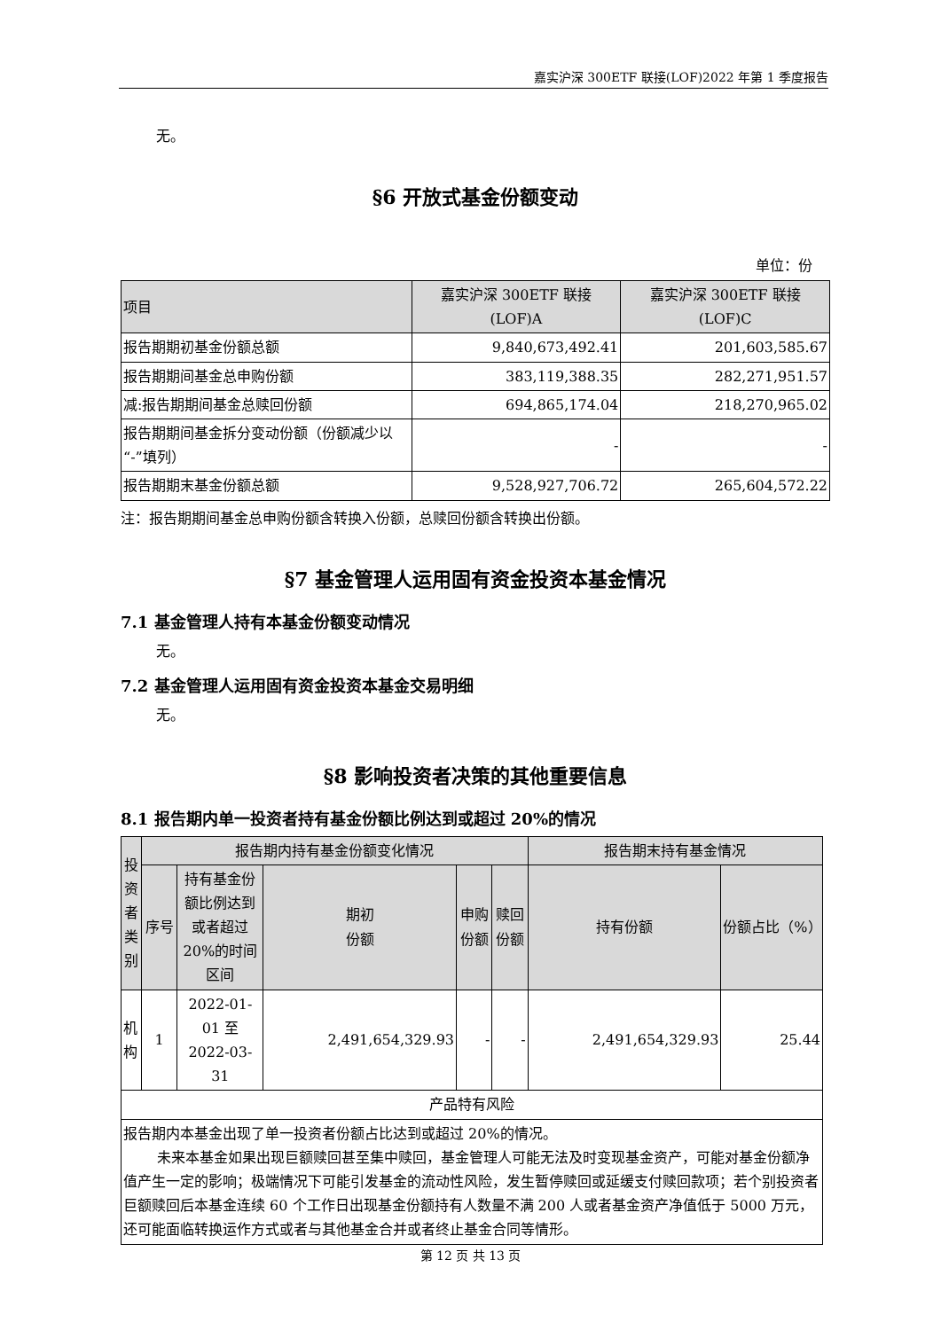嘉实沪深 300ETF 联接(LOF)2022 年第 1 季度报告
无。
§6 开放式基金份额变动
单位：份
| 项目 | 嘉实沪深 300ETF 联接 (LOF)A | 嘉实沪深 300ETF 联接 (LOF)C |
| 报告期期初基金份额总额 | 9,840,673,492.41 | 201,603,585.67 |
| 报告期期间基金总申购份额 | 383,119,388.35 | 282,271,951.57 |
| 减:报告期期间基金总赎回份额 | 694,865,174.04 | 218,270,965.02 |
| 报告期期间基金拆分变动份额（份额减少以“-”填列） | - | - |
| 报告期期末基金份额总额 | 9,528,927,706.72 | 265,604,572.22 |
注：报告期期间基金总申购份额含转换入份额，总赎回份额含转换出份额。
§7 基金管理人运用固有资金投资本基金情况
7.1 基金管理人持有本基金份额变动情况
无。
7.2 基金管理人运用固有资金投资本基金交易明细
无。
§8 影响投资者决策的其他重要信息
8.1 报告期内单一投资者持有基金份额比例达到或超过 20%的情况
| 投资者类别 | 报告期内持有基金份额变化情况 | | | | | 报告期末持有基金情况 | |
| | 序号 | 持有基金份额比例达到或者超过20%的时间区间 | 期初 份额 | 申购 份额 | 赎回 份额 | 持有份额 | 份额占比（%） |
| 机构 | 1 | 2022-01-01 至 2022-03-31 | 2,491,654,329.93 | - | - | 2,491,654,329.93 | 25.44 |
| 产品特有风险 | | | | | | | |
| 报告期内本基金出现了单一投资者份额占比达到或超过 20%的情况。 未来本基金如果出现巨额赎回甚至集中赎回，基金管理人可能无法及时变现基金资产，可能对基金份额净值产生一定的影响；极端情况下可能引发基金的流动性风险，发生暂停赎回或延缓支付赎回款项；若个别投资者巨额赎回后本基金连续 60 个工作日出现基金份额持有人数量不满 200 人或者基金资产净值低于 5000 万元，还可能面临转换运作方式或者与其他基金合并或者终止基金合同等情形。 | | | | | | | |
第 12 页 共 13 页